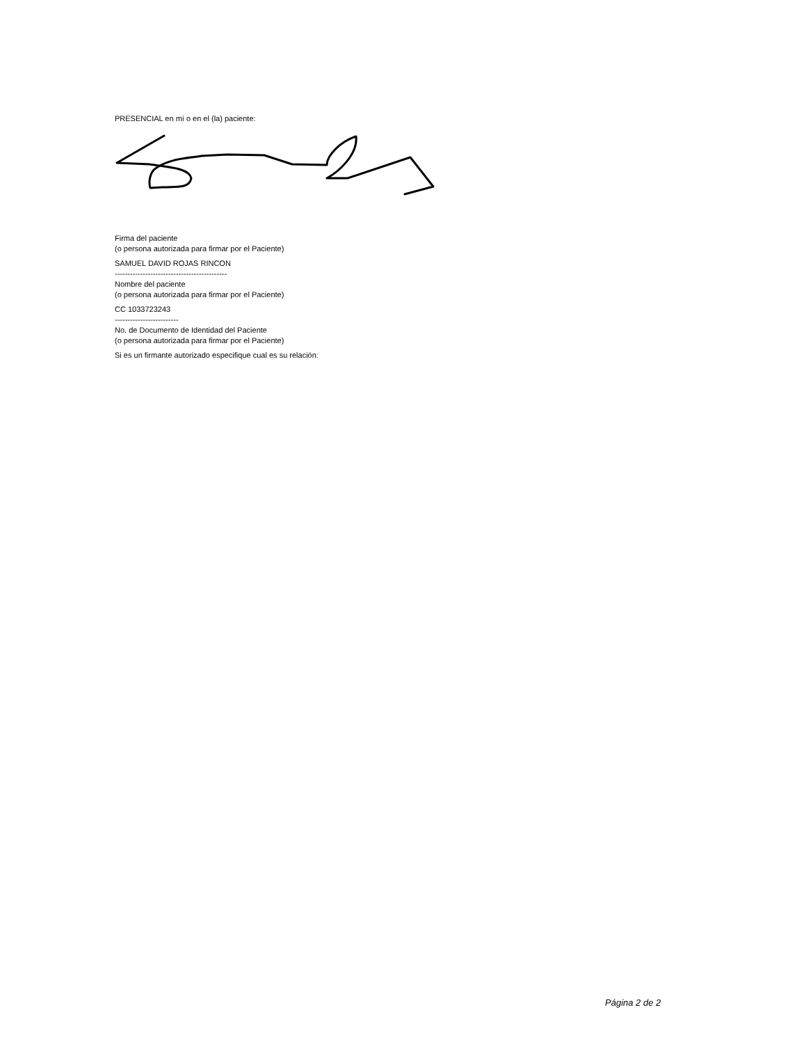PRESENCIAL en mí o en el (la) paciente:
Firma del paciente
(o persona autorizada para firmar por el Paciente)
SAMUEL DAVID ROJAS RINCON
--------------------------------------------
Nombre del paciente
(o persona autorizada para firmar por el Paciente)
CC 1033723243
-------------------------
No. de Documento de Identidad del Paciente
(o persona autorizada para firmar por el Paciente)
Si es un firmante autorizado especifique cual es su relación:
Página 2 de 2